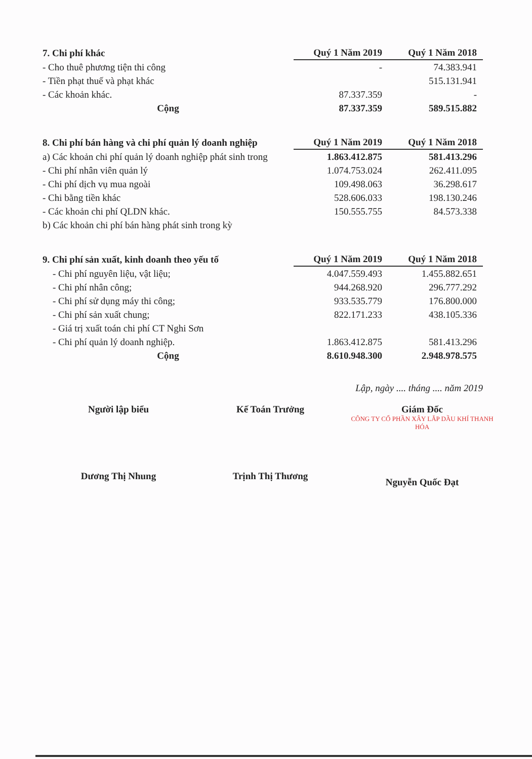| 7. Chi phí khác | Quý 1 Năm 2019 | Quý 1 Năm 2018 |
| --- | --- | --- |
| - Cho thuê phương tiện thi công | - | 74.383.941 |
| - Tiền phạt thuế và phạt khác | | 515.131.941 |
| - Các khoản khác. | 87.337.359 | - |
| Cộng | 87.337.359 | 589.515.882 |
| 8. Chi phí bán hàng và chi phí quản lý doanh nghiệp | Quý 1 Năm 2019 | Quý 1 Năm 2018 |
| --- | --- | --- |
| a) Các khoản chi phí quản lý doanh nghiệp phát sinh trong | 1.863.412.875 | 581.413.296 |
| - Chi phí nhân viên quản lý | 1.074.753.024 | 262.411.095 |
| - Chi phí dịch vụ mua ngoài | 109.498.063 | 36.298.617 |
| - Chi bằng tiền khác | 528.606.033 | 198.130.246 |
| - Các khoản chi phí QLDN khác. | 150.555.755 | 84.573.338 |
| b) Các khoản chi phí bán hàng phát sinh trong kỳ | | |
| 9. Chi phí sản xuất, kinh doanh theo yếu tố | Quý 1 Năm 2019 | Quý 1 Năm 2018 |
| --- | --- | --- |
| - Chi phí nguyên liệu, vật liệu; | 4.047.559.493 | 1.455.882.651 |
| - Chi phí nhân công; | 944.268.920 | 296.777.292 |
| - Chi phí sử dụng máy thi công; | 933.535.779 | 176.800.000 |
| - Chi phí sản xuất chung; | 822.171.233 | 438.105.336 |
| - Giá trị xuất toán chi phí CT Nghi Sơn | | |
| - Chi phí quản lý doanh nghiệp. | 1.863.412.875 | 581.413.296 |
| Cộng | 8.610.948.300 | 2.948.978.575 |
Lập, ngày .... tháng .... năm 2019
Người lập biểu
Dương Thị Nhung
Kế Toán Trưởng
Trịnh Thị Thương
Giám Đốc
CÔNG TY CỔ PHẦN XÂY LẮP DẦU KHÍ THANH HÓA
Nguyễn Quốc Đạt